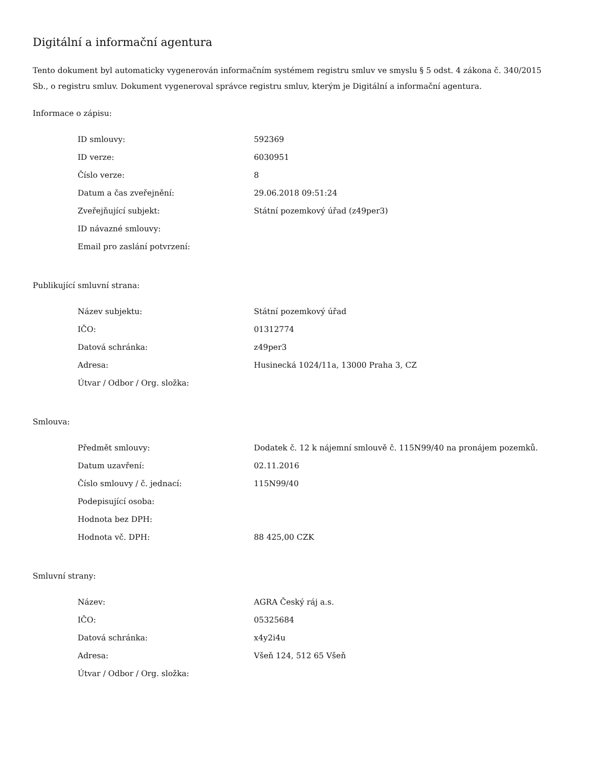Digitální a informační agentura
Tento dokument byl automaticky vygenerován informačním systémem registru smluv ve smyslu § 5 odst. 4 zákona č. 340/2015 Sb., o registru smluv. Dokument vygeneroval správce registru smluv, kterým je Digitální a informační agentura.
Informace o zápisu:
| ID smlouvy: | 592369 |
| ID verze: | 6030951 |
| Číslo verze: | 8 |
| Datum a čas zveřejnění: | 29.06.2018 09:51:24 |
| Zveřejňující subjekt: | Státní pozemkový úřad (z49per3) |
| ID návazné smlouvy: | |
| Email pro zaslání potvrzení: | |
Publikující smluvní strana:
| Název subjektu: | Státní pozemkový úřad |
| IČO: | 01312774 |
| Datová schránka: | z49per3 |
| Adresa: | Husinecká 1024/11a, 13000 Praha 3, CZ |
| Útvar / Odbor / Org. složka: | |
Smlouva:
| Předmět smlouvy: | Dodatek č. 12 k nájemní smlouvě č. 115N99/40 na pronájem pozemků. |
| Datum uzavření: | 02.11.2016 |
| Číslo smlouvy / č. jednací: | 115N99/40 |
| Podepisující osoba: | |
| Hodnota bez DPH: | |
| Hodnota vč. DPH: | 88 425,00 CZK |
Smluvní strany:
| Název: | AGRA Český ráj a.s. |
| IČO: | 05325684 |
| Datová schránka: | x4y2i4u |
| Adresa: | Všeň 124, 512 65 Všeň |
| Útvar / Odbor / Org. složka: | |